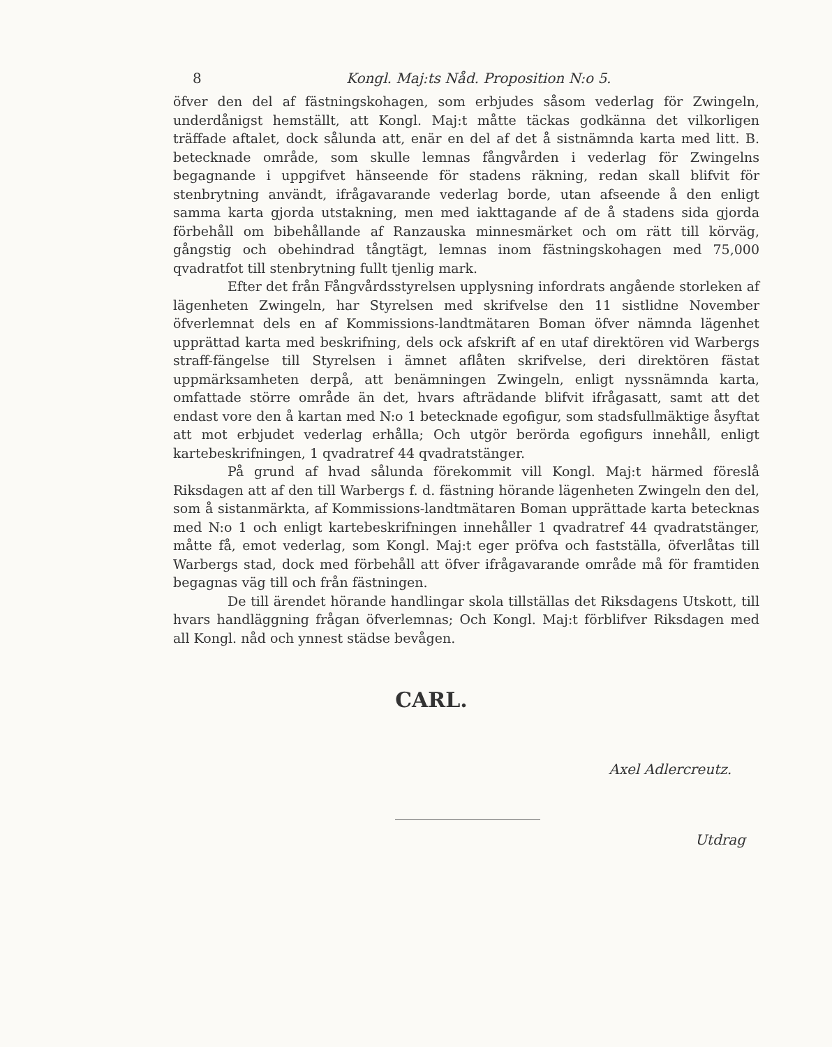8 Kongl. Maj:ts Nåd. Proposition N:o 5.
öfver den del af fästningskohagen, som erbjudes såsom vederlag för Zwingeln, underdånigst hemställt, att Kongl. Maj:t måtte täckas godkänna det vilkorligen träffade aftalet, dock sålunda att, enär en del af det å sistnämnda karta med litt. B. betecknade område, som skulle lemnas fångvården i vederlag för Zwingelns begagnande i uppgifvet hänseende för stadens räkning, redan skall blifvit för stenbrytning användt, ifrågavarande vederlag borde, utan afseende å den enligt samma karta gjorda utstakning, men med iakttagande af de å stadens sida gjorda förbehåll om bibehållande af Ranzauska minnesmärket och om rätt till körväg, gångstig och obehindrad tångtägt, lemnas inom fästningskohagen med 75,000 qvadratfot till stenbrytning fullt tjenlig mark.
Efter det från Fångvårdsstyrelsen upplysning infordrats angående storleken af lägenheten Zwingeln, har Styrelsen med skrifvelse den 11 sistlidne November öfverlemnat dels en af Kommissions-landtmätaren Boman öfver nämnda lägenhet upprättad karta med beskrifning, dels ock afskrift af en utaf direktören vid Warbergs straff-fängelse till Styrelsen i ämnet aflåten skrifvelse, deri direktören fästat uppmärksamheten derpå, att benämningen Zwingeln, enligt nyssnämnda karta, omfattade större område än det, hvars afträdande blifvit ifrågasatt, samt att det endast vore den å kartan med N:o 1 betecknade egofigur, som stadsfullmäktige åsyftat att mot erbjudet vederlag erhålla; Och utgör berörda egofigurs innehåll, enligt kartebeskrifningen, 1 qvadratref 44 qvadratstänger.
På grund af hvad sålunda förekommit vill Kongl. Maj:t härmed föreslå Riksdagen att af den till Warbergs f. d. fästning hörande lägenheten Zwingeln den del, som å sistanmärkta, af Kommissions-landtmätaren Boman upprättade karta betecknas med N:o 1 och enligt kartebeskrifningen innehåller 1 qvadratref 44 qvadratstänger, måtte få, emot vederlag, som Kongl. Maj:t eger pröfva och fastställa, öfverlåtas till Warbergs stad, dock med förbehåll att öfver ifrågavarande område må för framtiden begagnas väg till och från fästningen.
De till ärendet hörande handlingar skola tillställas det Riksdagens Utskott, till hvars handläggning frågan öfverlemnas; Och Kongl. Maj:t förblifver Riksdagen med all Kongl. nåd och ynnest städse bevågen.
CARL.
Axel Adlercreutz.
Utdrag